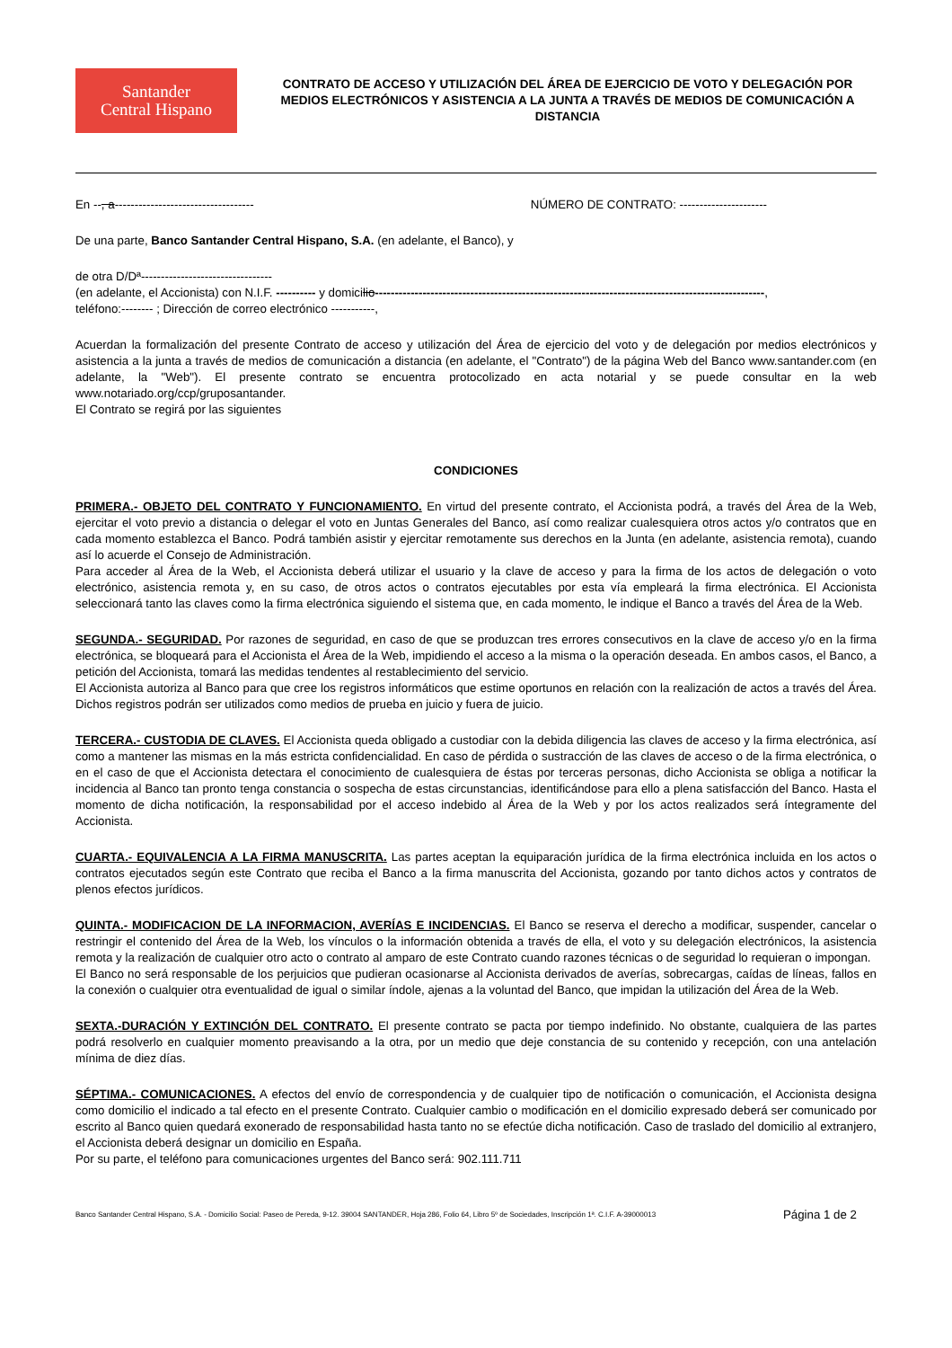Santander
Central Hispano
CONTRATO DE ACCESO Y UTILIZACIÓN DEL ÁREA DE EJERCICIO DE VOTO Y DELEGACIÓN POR MEDIOS ELECTRÓNICOS Y ASISTENCIA A LA JUNTA A TRAVÉS DE MEDIOS DE COMUNICACIÓN A DISTANCIA
En --, a----------------------------------- NÚMERO DE CONTRATO: ----------------------
De una parte, Banco Santander Central Hispano, S.A. (en adelante, el Banco), y
de otra D/Dª---------------------------------
(en adelante, el Accionista) con N.I.F. ---------- y domicilio--------------------------------------------------------------------------------------------------,
teléfono:-------- ; Dirección de correo electrónico -----------,
Acuerdan la formalización del presente Contrato de acceso y utilización del Área de ejercicio del voto y de delegación por medios electrónicos y asistencia a la junta a través de medios de comunicación a distancia (en adelante, el "Contrato") de la página Web del Banco www.santander.com (en adelante, la "Web"). El presente contrato se encuentra protocolizado en acta notarial y se puede consultar en la web www.notariado.org/ccp/gruposantander.
El Contrato se regirá por las siguientes
CONDICIONES
PRIMERA.- OBJETO DEL CONTRATO Y FUNCIONAMIENTO. En virtud del presente contrato, el Accionista podrá, a través del Área de la Web, ejercitar el voto previo a distancia o delegar el voto en Juntas Generales del Banco, así como realizar cualesquiera otros actos y/o contratos que en cada momento establezca el Banco. Podrá también asistir y ejercitar remotamente sus derechos en la Junta (en adelante, asistencia remota), cuando así lo acuerde el Consejo de Administración.
Para acceder al Área de la Web, el Accionista deberá utilizar el usuario y la clave de acceso y para la firma de los actos de delegación o voto electrónico, asistencia remota y, en su caso, de otros actos o contratos ejecutables por esta vía empleará la firma electrónica. El Accionista seleccionará tanto las claves como la firma electrónica siguiendo el sistema que, en cada momento, le indique el Banco a través del Área de la Web.
SEGUNDA.- SEGURIDAD. Por razones de seguridad, en caso de que se produzcan tres errores consecutivos en la clave de acceso y/o en la firma electrónica, se bloqueará para el Accionista el Área de la Web, impidiendo el acceso a la misma o la operación deseada. En ambos casos, el Banco, a petición del Accionista, tomará las medidas tendentes al restablecimiento del servicio.
El Accionista autoriza al Banco para que cree los registros informáticos que estime oportunos en relación con la realización de actos a través del Área. Dichos registros podrán ser utilizados como medios de prueba en juicio y fuera de juicio.
TERCERA.- CUSTODIA DE CLAVES. El Accionista queda obligado a custodiar con la debida diligencia las claves de acceso y la firma electrónica, así como a mantener las mismas en la más estricta confidencialidad. En caso de pérdida o sustracción de las claves de acceso o de la firma electrónica, o en el caso de que el Accionista detectara el conocimiento de cualesquiera de éstas por terceras personas, dicho Accionista se obliga a notificar la incidencia al Banco tan pronto tenga constancia o sospecha de estas circunstancias, identificándose para ello a plena satisfacción del Banco. Hasta el momento de dicha notificación, la responsabilidad por el acceso indebido al Área de la Web y por los actos realizados será íntegramente del Accionista.
CUARTA.- EQUIVALENCIA A LA FIRMA MANUSCRITA. Las partes aceptan la equiparación jurídica de la firma electrónica incluida en los actos o contratos ejecutados según este Contrato que reciba el Banco a la firma manuscrita del Accionista, gozando por tanto dichos actos y contratos de plenos efectos jurídicos.
QUINTA.- MODIFICACION DE LA INFORMACION, AVERÍAS E INCIDENCIAS. El Banco se reserva el derecho a modificar, suspender, cancelar o restringir el contenido del Área de la Web, los vínculos o la información obtenida a través de ella, el voto y su delegación electrónicos, la asistencia remota y la realización de cualquier otro acto o contrato al amparo de este Contrato cuando razones técnicas o de seguridad lo requieran o impongan.
El Banco no será responsable de los perjuicios que pudieran ocasionarse al Accionista derivados de averías, sobrecargas, caídas de líneas, fallos en la conexión o cualquier otra eventualidad de igual o similar índole, ajenas a la voluntad del Banco, que impidan la utilización del Área de la Web.
SEXTA.-DURACIÓN Y EXTINCIÓN DEL CONTRATO. El presente contrato se pacta por tiempo indefinido. No obstante, cualquiera de las partes podrá resolverlo en cualquier momento preavisando a la otra, por un medio que deje constancia de su contenido y recepción, con una antelación mínima de diez días.
SÉPTIMA.- COMUNICACIONES. A efectos del envío de correspondencia y de cualquier tipo de notificación o comunicación, el Accionista designa como domicilio el indicado a tal efecto en el presente Contrato. Cualquier cambio o modificación en el domicilio expresado deberá ser comunicado por escrito al Banco quien quedará exonerado de responsabilidad hasta tanto no se efectúe dicha notificación. Caso de traslado del domicilio al extranjero, el Accionista deberá designar un domicilio en España.
Por su parte, el teléfono para comunicaciones urgentes del Banco será: 902.111.711
Banco Santander Central Hispano, S.A. - Domicilio Social: Paseo de Pereda, 9-12. 39004 SANTANDER, Hoja 286, Folio 64, Libro 5º de Sociedades, Inscripción 1ª. C.I.F. A-39000013 Página 1 de 2